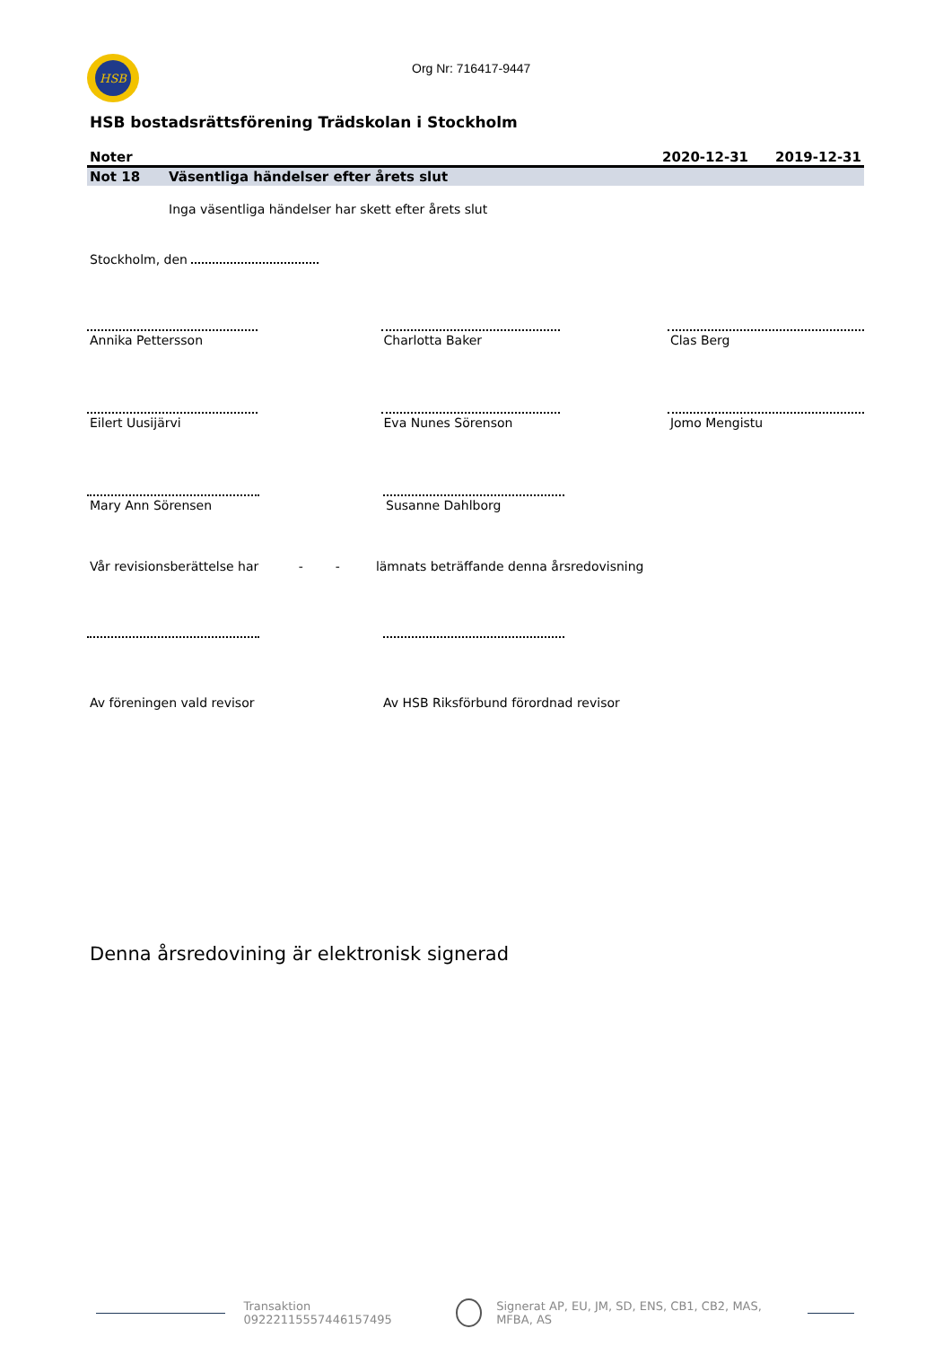HSB
Org Nr: 716417-9447
HSB bostadsrättsförening Trädskolan i Stockholm
Noter 2020-12-31 2019-12-31
Not 18 Väsentliga händelser efter årets slut
Inga väsentliga händelser har skett efter årets slut
Stockholm, den
Annika Pettersson Charlotta Baker Clas Berg
Eilert Uusijärvi Eva Nunes Sörenson Jomo Mengistu
Mary Ann Sörensen Susanne Dahlborg
Vår revisionsberättelse har - - lämnats beträffande denna årsredovisning
Av föreningen vald revisor Av HSB Riksförbund förordnad revisor
Denna årsredovining är elektronisk signerad
Transaktion 09222115557446157495 Signerat AP, EU, JM, SD, ENS, CB1, CB2, MAS, MFBA, AS